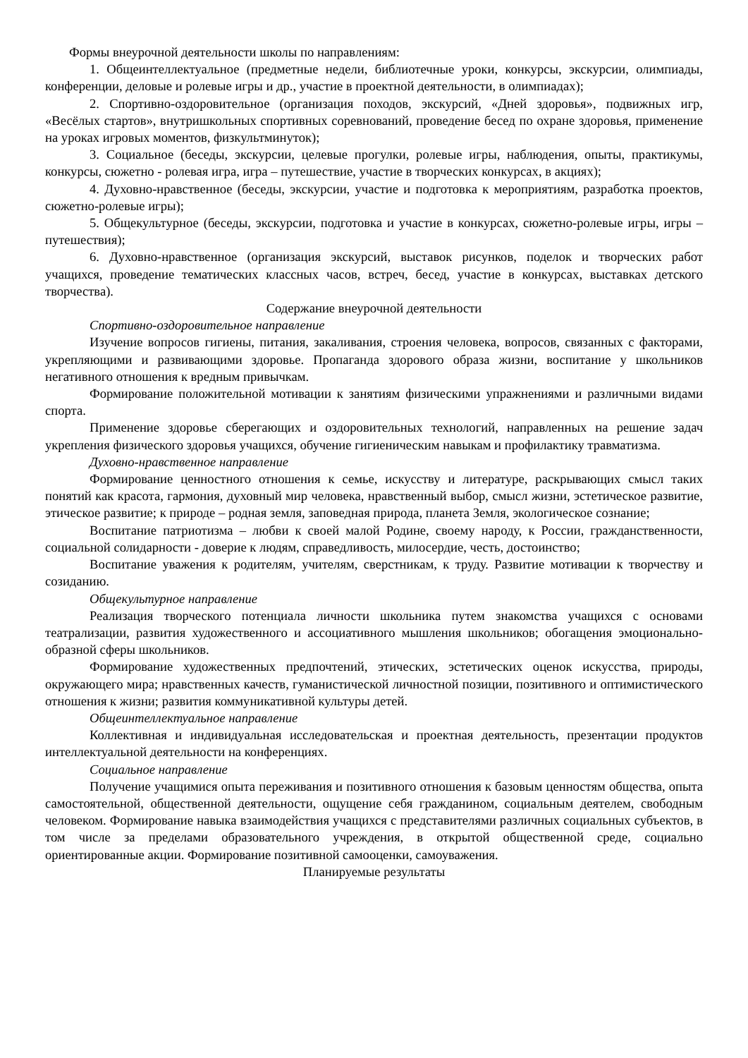Формы внеурочной деятельности школы по направлениям:
1. Общеинтеллектуальное (предметные недели, библиотечные уроки, конкурсы, экскурсии, олимпиады, конференции, деловые и ролевые игры и др., участие в проектной деятельности, в олимпиадах);
2. Спортивно-оздоровительное (организация походов, экскурсий, «Дней здоровья», подвижных игр, «Весёлых стартов», внутришкольных спортивных соревнований, проведение бесед по охране здоровья, применение на уроках игровых моментов, физкультминуток);
3. Социальное (беседы, экскурсии, целевые прогулки, ролевые игры, наблюдения, опыты, практикумы, конкурсы, сюжетно - ролевая игра, игра – путешествие, участие в творческих конкурсах, в акциях);
4. Духовно-нравственное (беседы, экскурсии, участие и подготовка к мероприятиям, разработка проектов, сюжетно-ролевые игры);
5. Общекультурное (беседы, экскурсии, подготовка и участие в конкурсах, сюжетно-ролевые игры, игры – путешествия);
6. Духовно-нравственное (организация экскурсий, выставок рисунков, поделок и творческих работ учащихся, проведение тематических классных часов, встреч, бесед, участие в конкурсах, выставках детского творчества).
Содержание внеурочной деятельности
Спортивно-оздоровительное направление
Изучение вопросов гигиены, питания, закаливания, строения человека, вопросов, связанных с факторами, укрепляющими и развивающими здоровье. Пропаганда здорового образа жизни, воспитание у школьников негативного отношения к вредным привычкам.
Формирование положительной мотивации к занятиям физическими упражнениями и различными видами спорта.
Применение здоровье сберегающих и оздоровительных технологий, направленных на решение задач укрепления физического здоровья учащихся, обучение гигиеническим навыкам и профилактику травматизма.
Духовно-нравственное направление
Формирование ценностного отношения к семье, искусству и литературе, раскрывающих смысл таких понятий как красота, гармония, духовный мир человека, нравственный выбор, смысл жизни, эстетическое развитие, этическое развитие; к природе – родная земля, заповедная природа, планета Земля, экологическое сознание;
Воспитание патриотизма – любви к своей малой Родине, своему народу, к России, гражданственности, социальной солидарности - доверие к людям, справедливость, милосердие, честь, достоинство;
Воспитание уважения к родителям, учителям, сверстникам, к труду. Развитие мотивации к творчеству и созиданию.
Общекультурное направление
Реализация творческого потенциала личности школьника путем знакомства учащихся с основами театрализации, развития художественного и ассоциативного мышления школьников; обогащения эмоционально-образной сферы школьников.
Формирование художественных предпочтений, этических, эстетических оценок искусства, природы, окружающего мира; нравственных качеств, гуманистической личностной позиции, позитивного и оптимистического отношения к жизни; развития коммуникативной культуры детей.
Общеинтеллектуальное направление
Коллективная и индивидуальная исследовательская и проектная деятельность, презентации продуктов интеллектуальной деятельности на конференциях.
Социальное направление
Получение учащимися опыта переживания и позитивного отношения к базовым ценностям общества, опыта самостоятельной, общественной деятельности, ощущение себя гражданином, социальным деятелем, свободным человеком. Формирование навыка взаимодействия учащихся с представителями различных социальных субъектов, в том числе за пределами образовательного учреждения, в открытой общественной среде, социально ориентированные акции. Формирование позитивной самооценки, самоуважения.
Планируемые результаты